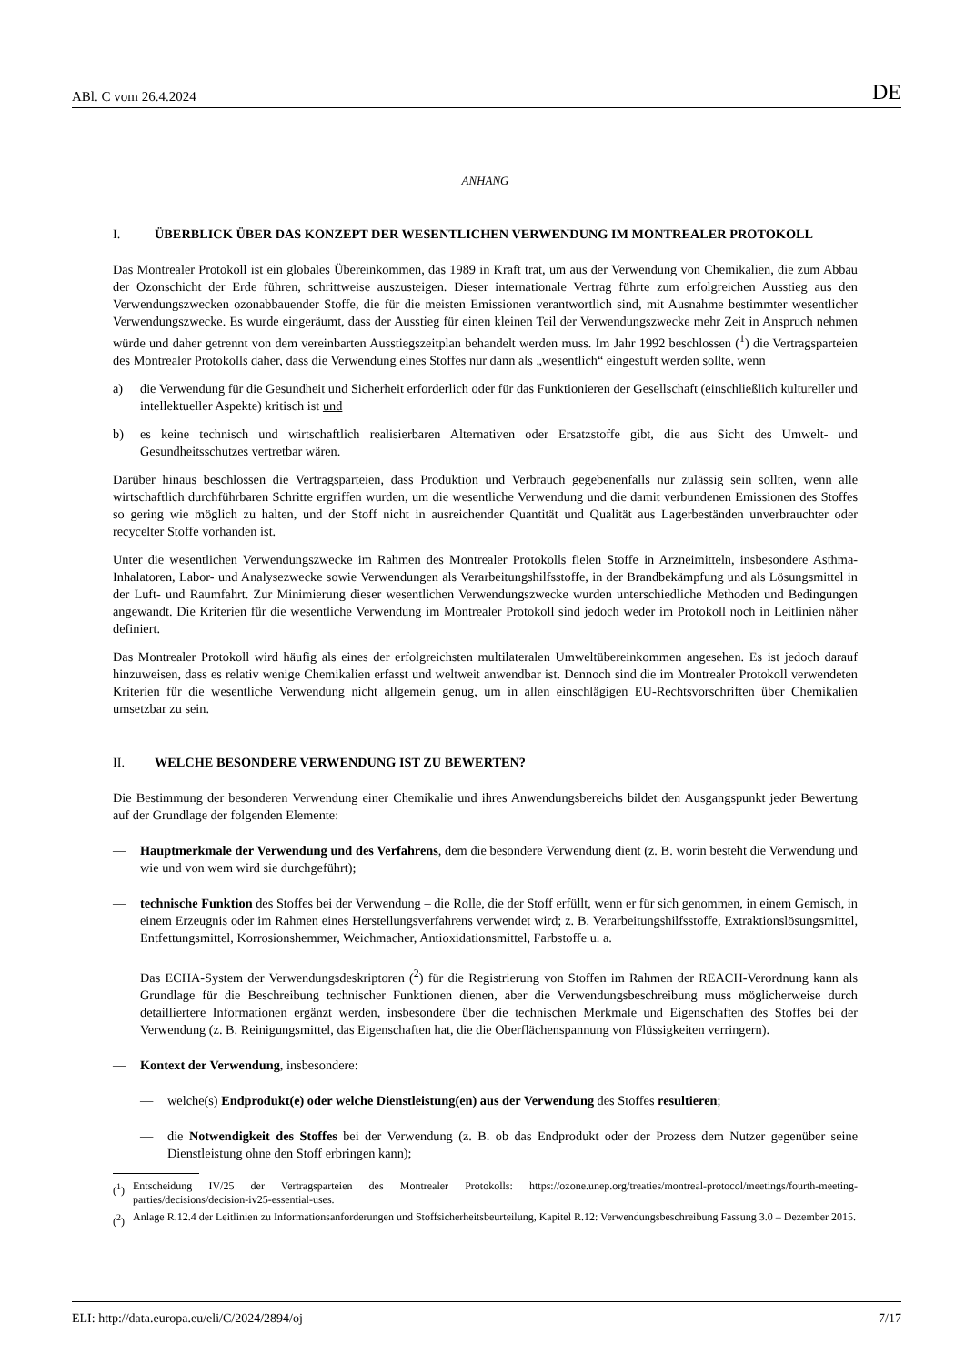ABl. C vom 26.4.2024 DE
ANHANG
I. ÜBERBLICK ÜBER DAS KONZEPT DER WESENTLICHEN VERWENDUNG IM MONTREALER PROTOKOLL
Das Montrealer Protokoll ist ein globales Übereinkommen, das 1989 in Kraft trat, um aus der Verwendung von Chemikalien, die zum Abbau der Ozonschicht der Erde führen, schrittweise auszusteigen. Dieser internationale Vertrag führte zum erfolgreichen Ausstieg aus den Verwendungszwecken ozonabbauender Stoffe, die für die meisten Emissionen verantwortlich sind, mit Ausnahme bestimmter wesentlicher Verwendungszwecke. Es wurde eingeräumt, dass der Ausstieg für einen kleinen Teil der Verwendungszwecke mehr Zeit in Anspruch nehmen würde und daher getrennt von dem vereinbarten Ausstiegszeitplan behandelt werden muss. Im Jahr 1992 beschlossen (<sup>1</sup>) die Vertragsparteien des Montrealer Protokolls daher, dass die Verwendung eines Stoffes nur dann als „wesentlich“ eingestuft werden sollte, wenn
a) die Verwendung für die Gesundheit und Sicherheit erforderlich oder für das Funktionieren der Gesellschaft (einschließlich kultureller und intellektueller Aspekte) kritisch ist und
b) es keine technisch und wirtschaftlich realisierbaren Alternativen oder Ersatzstoffe gibt, die aus Sicht des Umwelt- und Gesundheitsschutzes vertretbar wären.
Darüber hinaus beschlossen die Vertragsparteien, dass Produktion und Verbrauch gegebenenfalls nur zulässig sein sollten, wenn alle wirtschaftlich durchführbaren Schritte ergriffen wurden, um die wesentliche Verwendung und die damit verbundenen Emissionen des Stoffes so gering wie möglich zu halten, und der Stoff nicht in ausreichender Quantität und Qualität aus Lagerbeständen unverbrauchter oder recycelter Stoffe vorhanden ist.
Unter die wesentlichen Verwendungszwecke im Rahmen des Montrealer Protokolls fielen Stoffe in Arzneimitteln, insbesondere Asthma-Inhalatoren, Labor- und Analysezwecke sowie Verwendungen als Verarbeitungshilfsstoffe, in der Brandbekämpfung und als Lösungsmittel in der Luft- und Raumfahrt. Zur Minimierung dieser wesentlichen Verwendungszwecke wurden unterschiedliche Methoden und Bedingungen angewandt. Die Kriterien für die wesentliche Verwendung im Montrealer Protokoll sind jedoch weder im Protokoll noch in Leitlinien näher definiert.
Das Montrealer Protokoll wird häufig als eines der erfolgreichsten multilateralen Umweltübereinkommen angesehen. Es ist jedoch darauf hinzuweisen, dass es relativ wenige Chemikalien erfasst und weltweit anwendbar ist. Dennoch sind die im Montrealer Protokoll verwendeten Kriterien für die wesentliche Verwendung nicht allgemein genug, um in allen einschlägigen EU-Rechtsvorschriften über Chemikalien umsetzbar zu sein.
II. WELCHE BESONDERE VERWENDUNG IST ZU BEWERTEN?
Die Bestimmung der besonderen Verwendung einer Chemikalie und ihres Anwendungsbereichs bildet den Ausgangspunkt jeder Bewertung auf der Grundlage der folgenden Elemente:
— Hauptmerkmale der Verwendung und des Verfahrens, dem die besondere Verwendung dient (z. B. worin besteht die Verwendung und wie und von wem wird sie durchgeführt);
— technische Funktion des Stoffes bei der Verwendung – die Rolle, die der Stoff erfüllt, wenn er für sich genommen, in einem Gemisch, in einem Erzeugnis oder im Rahmen eines Herstellungsverfahrens verwendet wird; z. B. Verarbeitungshilfsstoffe, Extraktionslösungsmittel, Entfettungsmittel, Korrosionshemmer, Weichmacher, Antioxidationsmittel, Farbstoffe u. a.
Das ECHA-System der Verwendungsdeskriptoren (<sup>2</sup>) für die Registrierung von Stoffen im Rahmen der REACH-Verordnung kann als Grundlage für die Beschreibung technischer Funktionen dienen, aber die Verwendungsbeschreibung muss möglicherweise durch detailliertere Informationen ergänzt werden, insbesondere über die technischen Merkmale und Eigenschaften des Stoffes bei der Verwendung (z. B. Reinigungsmittel, das Eigenschaften hat, die die Oberflächenspannung von Flüssigkeiten verringern).
— Kontext der Verwendung, insbesondere:
— welche(s) Endprodukt(e) oder welche Dienstleistung(en) aus der Verwendung des Stoffes resultieren;
— die Notwendigkeit des Stoffes bei der Verwendung (z. B. ob das Endprodukt oder der Prozess dem Nutzer gegenüber seine Dienstleistung ohne den Stoff erbringen kann);
(<sup>1</sup>) Entscheidung IV/25 der Vertragsparteien des Montrealer Protokolls: https://ozone.unep.org/treaties/montreal-protocol/meetings/fourth-meeting-parties/decisions/decision-iv25-essential-uses.
(<sup>2</sup>) Anlage R.12.4 der Leitlinien zu Informationsanforderungen und Stoffsicherheitsbeurteilung, Kapitel R.12: Verwendungsbeschreibung Fassung 3.0 – Dezember 2015.
ELI: http://data.europa.eu/eli/C/2024/2894/oj 7/17